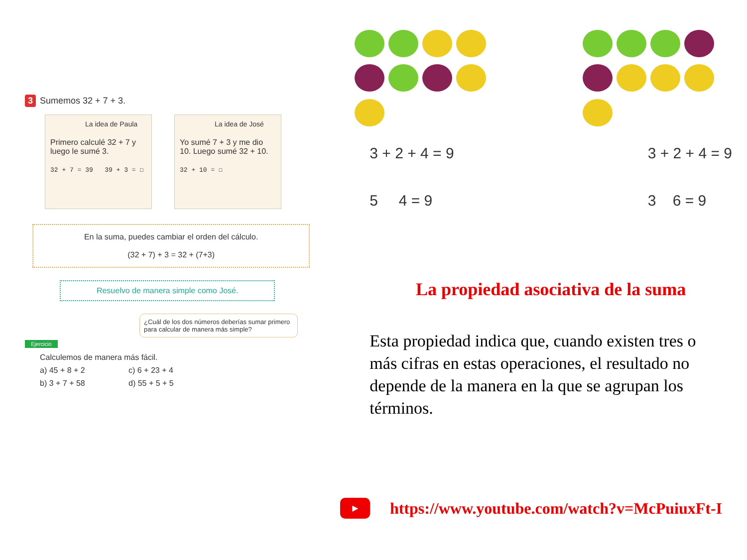3 Sumemos 32 + 7 + 3.
La idea de Paula
Primero calculé 32 + 7 y luego le sumé 3.
32 + 7 = 39 39 + 3 = ☐
La idea de José
Yo sumé 7 + 3 y me dio 10. Luego sumé 32 + 10.
32 + 10 = ☐
En la suma, puedes cambiar el orden del cálculo.
(32 + 7) + 3 = 32 + (7+3)
Resuelvo de manera simple como José.
¿Cuál de los dos números deberías sumar primero para calcular de manera más simple?
Ejercicio
Calculemos de manera más fácil.
a) 45 + 8 + 2
c) 6 + 23 + 4
b) 3 + 7 + 58
d) 55 + 5 + 5
3 + 2 + 4 = 9
5 4 = 9
3 + 2 + 4 = 9
3 6 = 9
La propiedad asociativa de la suma
Esta propiedad indica que, cuando existen tres o más cifras en estas operaciones, el resultado no depende de la manera en la que se agrupan los términos.
▶
https://www.youtube.com/watch?v=McPuiuxFt-I